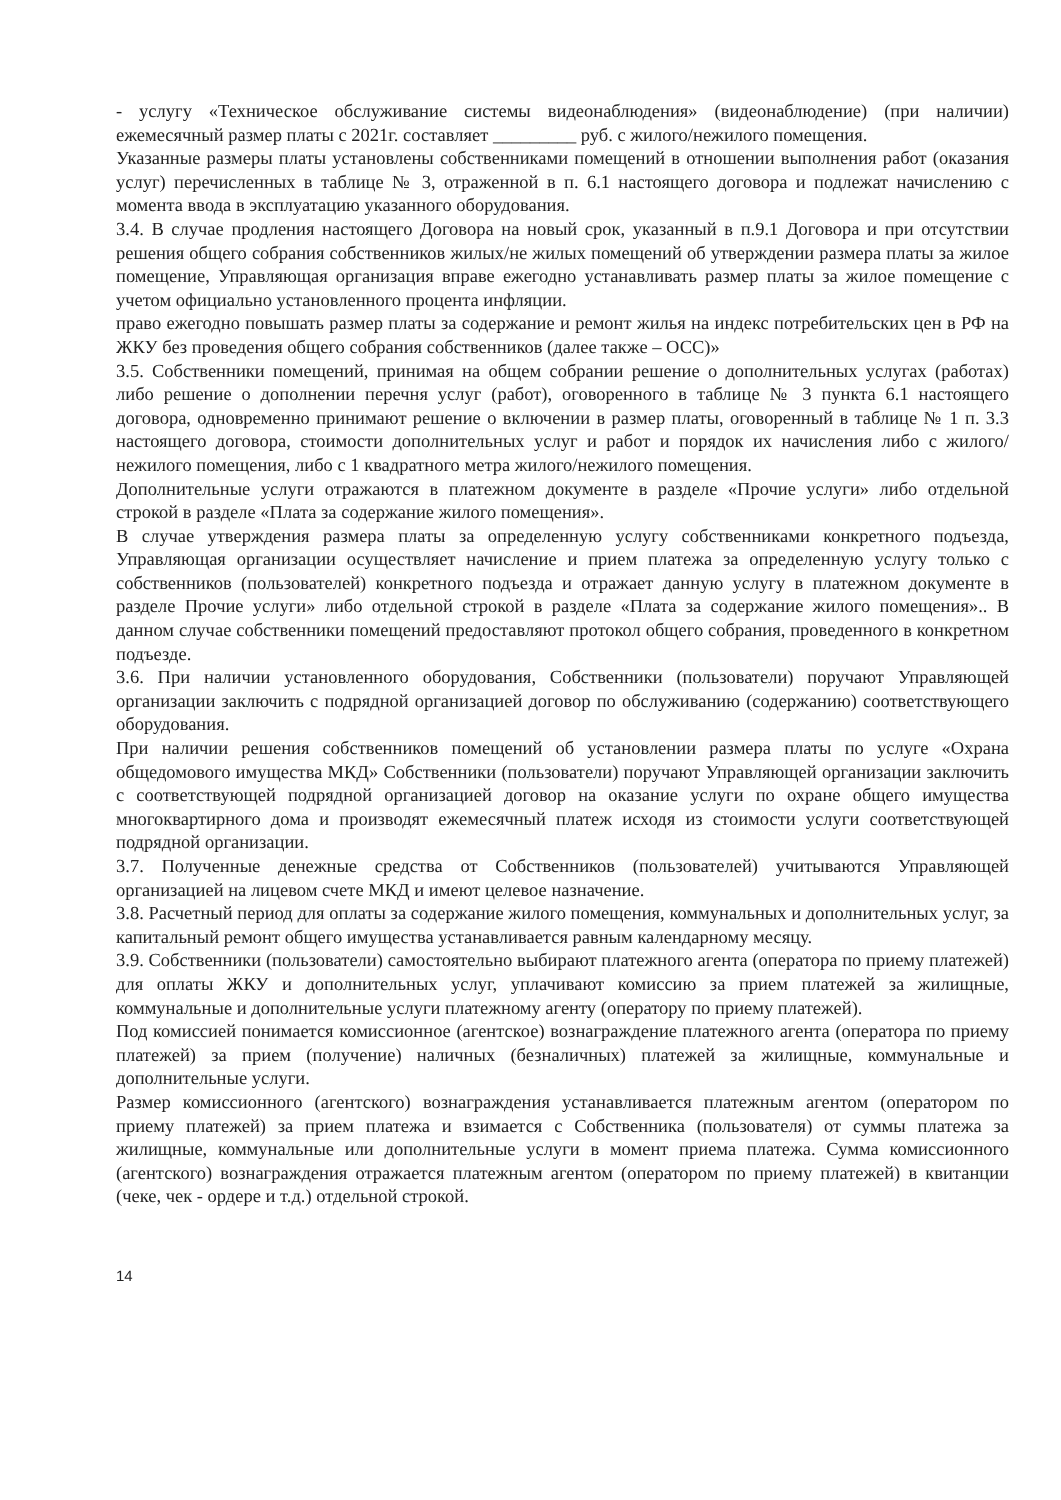- услугу «Техническое обслуживание системы видеонаблюдения» (видеонаблюдение) (при наличии) ежемесячный размер платы с 2021г. составляет _________ руб. с жилого/нежилого помещения.
Указанные размеры платы установлены собственниками помещений в отношении выполнения работ (оказания услуг) перечисленных в таблице № 3, отраженной в п. 6.1 настоящего договора и подлежат начислению с момента ввода в эксплуатацию указанного оборудования.
3.4. В случае продления настоящего Договора на новый срок, указанный в п.9.1 Договора и при отсутствии решения общего собрания собственников жилых/не жилых помещений об утверждении размера платы за жилое помещение, Управляющая организация вправе ежегодно устанавливать размер платы за жилое помещение с учетом официально установленного процента инфляции.
право ежегодно повышать размер платы за содержание и ремонт жилья на индекс потребительских цен в РФ на ЖКУ без проведения общего собрания собственников (далее также – ОСС)»
3.5. Собственники помещений, принимая на общем собрании решение о дополнительных услугах (работах) либо решение о дополнении перечня услуг (работ), оговоренного в таблице № 3 пункта 6.1 настоящего договора, одновременно принимают решение о включении в размер платы, оговоренный в таблице № 1 п. 3.3 настоящего договора, стоимости дополнительных услуг и работ и порядок их начисления либо с жилого/нежилого помещения, либо с 1 квадратного метра жилого/нежилого помещения.
Дополнительные услуги отражаются в платежном документе в разделе «Прочие услуги» либо отдельной строкой в разделе «Плата за содержание жилого помещения».
В случае утверждения размера платы за определенную услугу собственниками конкретного подъезда, Управляющая организации осуществляет начисление и прием платежа за определенную услугу только с собственников (пользователей) конкретного подъезда и отражает данную услугу в платежном документе в разделе Прочие услуги» либо отдельной строкой в разделе «Плата за содержание жилого помещения».. В данном случае собственники помещений предоставляют протокол общего собрания, проведенного в конкретном подъезде.
3.6. При наличии установленного оборудования, Собственники (пользователи) поручают Управляющей организации заключить с подрядной организацией договор по обслуживанию (содержанию) соответствующего оборудования.
При наличии решения собственников помещений об установлении размера платы по услуге «Охрана общедомового имущества МКД» Собственники (пользователи) поручают Управляющей организации заключить с соответствующей подрядной организацией договор на оказание услуги по охране общего имущества многоквартирного дома и производят ежемесячный платеж исходя из стоимости услуги соответствующей подрядной организации.
3.7. Полученные денежные средства от Собственников (пользователей) учитываются Управляющей организацией на лицевом счете МКД и имеют целевое назначение.
3.8. Расчетный период для оплаты за содержание жилого помещения, коммунальных и дополнительных услуг, за капитальный ремонт общего имущества устанавливается равным календарному месяцу.
3.9. Собственники (пользователи) самостоятельно выбирают платежного агента (оператора по приему платежей) для оплаты ЖКУ и дополнительных услуг, уплачивают комиссию за прием платежей за жилищные, коммунальные и дополнительные услуги платежному агенту (оператору по приему платежей).
Под комиссией понимается комиссионное (агентское) вознаграждение платежного агента (оператора по приему платежей) за прием (получение) наличных (безналичных) платежей за жилищные, коммунальные и дополнительные услуги.
Размер комиссионного (агентского) вознаграждения устанавливается платежным агентом (оператором по приему платежей) за прием платежа и взимается с Собственника (пользователя) от суммы платежа за жилищные, коммунальные или дополнительные услуги в момент приема платежа. Сумма комиссионного (агентского) вознаграждения отражается платежным агентом (оператором по приему платежей) в квитанции (чеке, чек - ордере и т.д.) отдельной строкой.
14